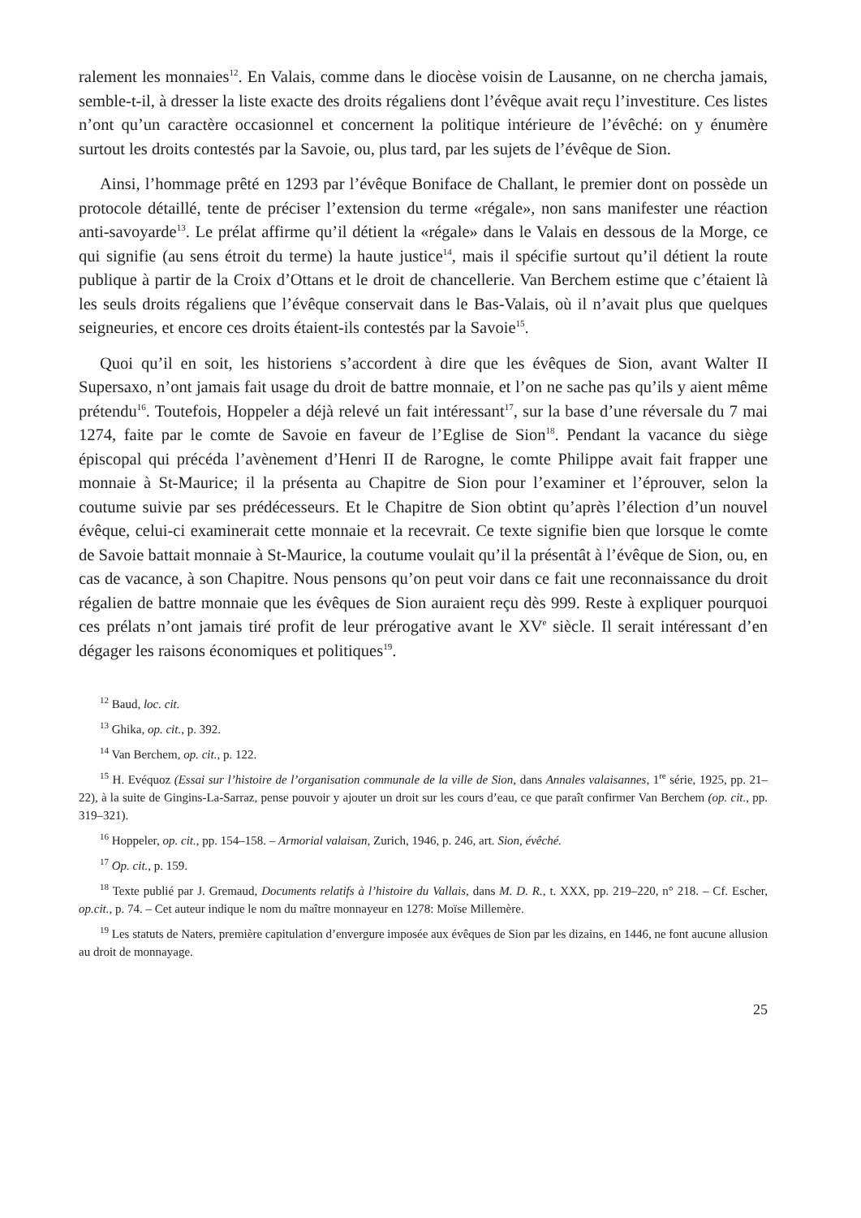ralement les monnaies<sup>12</sup>. En Valais, comme dans le diocèse voisin de Lausanne, on ne chercha jamais, semble-t-il, à dresser la liste exacte des droits régaliens dont l’évêque avait reçu l’investiture. Ces listes n’ont qu’un caractère occasionnel et concernent la politique intérieure de l’évêché: on y énumère surtout les droits contestés par la Savoie, ou, plus tard, par les sujets de l’évêque de Sion.
Ainsi, l’hommage prêté en 1293 par l’évêque Boniface de Challant, le premier dont on possède un protocole détaillé, tente de préciser l’extension du terme «régale», non sans manifester une réaction anti-savoyarde<sup>13</sup>. Le prélat affirme qu’il détient la «régale» dans le Valais en dessous de la Morge, ce qui signifie (au sens étroit du terme) la haute justice<sup>14</sup>, mais il spécifie surtout qu’il détient la route publique à partir de la Croix d’Ottans et le droit de chancellerie. Van Berchem estime que c’étaient là les seuls droits régaliens que l’évêque conservait dans le Bas-Valais, où il n’avait plus que quelques seigneuries, et encore ces droits étaient-ils contestés par la Savoie<sup>15</sup>.
Quoi qu’il en soit, les historiens s’accordent à dire que les évêques de Sion, avant Walter II Supersaxo, n’ont jamais fait usage du droit de battre monnaie, et l’on ne sache pas qu’ils y aient même prétendu<sup>16</sup>. Toutefois, Hoppeler a déjà relevé un fait intéressant<sup>17</sup>, sur la base d’une réversale du 7 mai 1274, faite par le comte de Savoie en faveur de l’Eglise de Sion<sup>18</sup>. Pendant la vacance du siège épiscopal qui précéda l’avènement d’Henri II de Rarogne, le comte Philippe avait fait frapper une monnaie à St-Maurice; il la présenta au Chapitre de Sion pour l’examiner et l’éprouver, selon la coutume suivie par ses prédécesseurs. Et le Chapitre de Sion obtint qu’après l’élection d’un nouvel évêque, celui-ci examinerait cette monnaie et la recevrait. Ce texte signifie bien que lorsque le comte de Savoie battait monnaie à St-Maurice, la coutume voulait qu’il la présentât à l’évêque de Sion, ou, en cas de vacance, à son Chapitre. Nous pensons qu’on peut voir dans ce fait une reconnaissance du droit régalien de battre monnaie que les évêques de Sion auraient reçu dès 999. Reste à expliquer pourquoi ces prélats n’ont jamais tiré profit de leur prérogative avant le XV<sup>e</sup> siècle. Il serait intéressant d’en dégager les raisons économiques et politiques<sup>19</sup>.
<sup>12</sup> Baud, loc. cit.
<sup>13</sup> Ghika, op. cit., p. 392.
<sup>14</sup> Van Berchem, op. cit., p. 122.
<sup>15</sup> H. Evéquoz (Essai sur l’histoire de l’organisation communale de la ville de Sion, dans Annales valaisannes, 1<sup>re</sup> série, 1925, pp. 21–22), à la suite de Gingins-La-Sarraz, pense pouvoir y ajouter un droit sur les cours d’eau, ce que paraît confirmer Van Berchem (op. cit., pp. 319–321).
<sup>16</sup> Hoppeler, op. cit., pp. 154–158. – Armorial valaisan, Zurich, 1946, p. 246, art. Sion, évêché.
<sup>17</sup> Op. cit., p. 159.
<sup>18</sup> Texte publié par J. Gremaud, Documents relatifs à l’histoire du Vallais, dans M. D. R., t. XXX, pp. 219–220, n° 218. – Cf. Escher, op.cit., p. 74. – Cet auteur indique le nom du maître monnayeur en 1278: Moïse Millemère.
<sup>19</sup> Les statuts de Naters, première capitulation d’envergure imposée aux évêques de Sion par les dizains, en 1446, ne font aucune allusion au droit de monnayage.
25